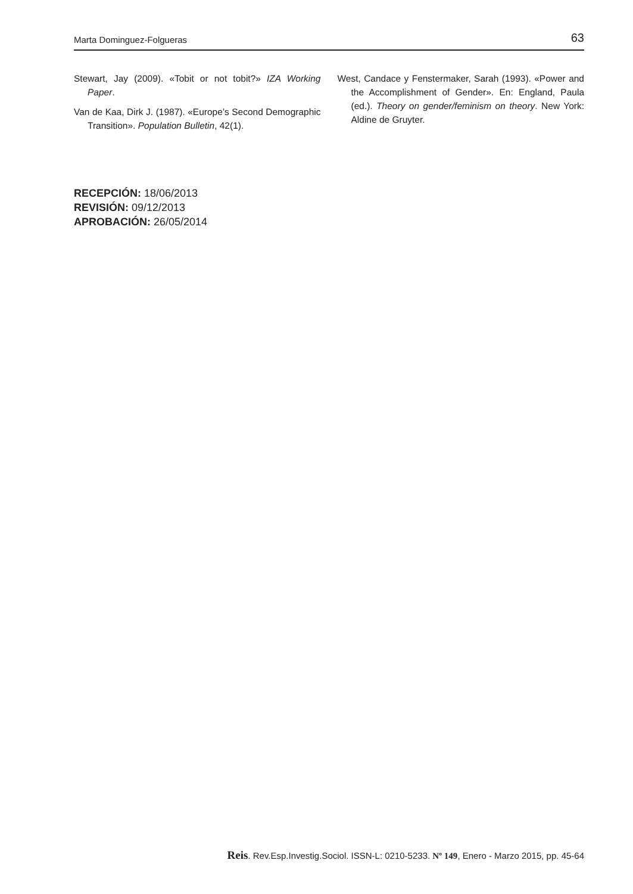Marta Dominguez-Folgueras 63
Stewart, Jay (2009). «Tobit or not tobit?» IZA Working Paper.
Van de Kaa, Dirk J. (1987). «Europe’s Second Demographic Transition». Population Bulletin, 42(1).
West, Candace y Fenstermaker, Sarah (1993). «Power and the Accomplishment of Gender». En: England, Paula (ed.). Theory on gender/feminism on theory. New York: Aldine de Gruyter.
RECEPCIÓN: 18/06/2013
REVISIÓN: 09/12/2013
APROBACIÓN: 26/05/2014
Reis. Rev.Esp.Investig.Sociol. ISSN-L: 0210-5233. Nº 149, Enero - Marzo 2015, pp. 45-64